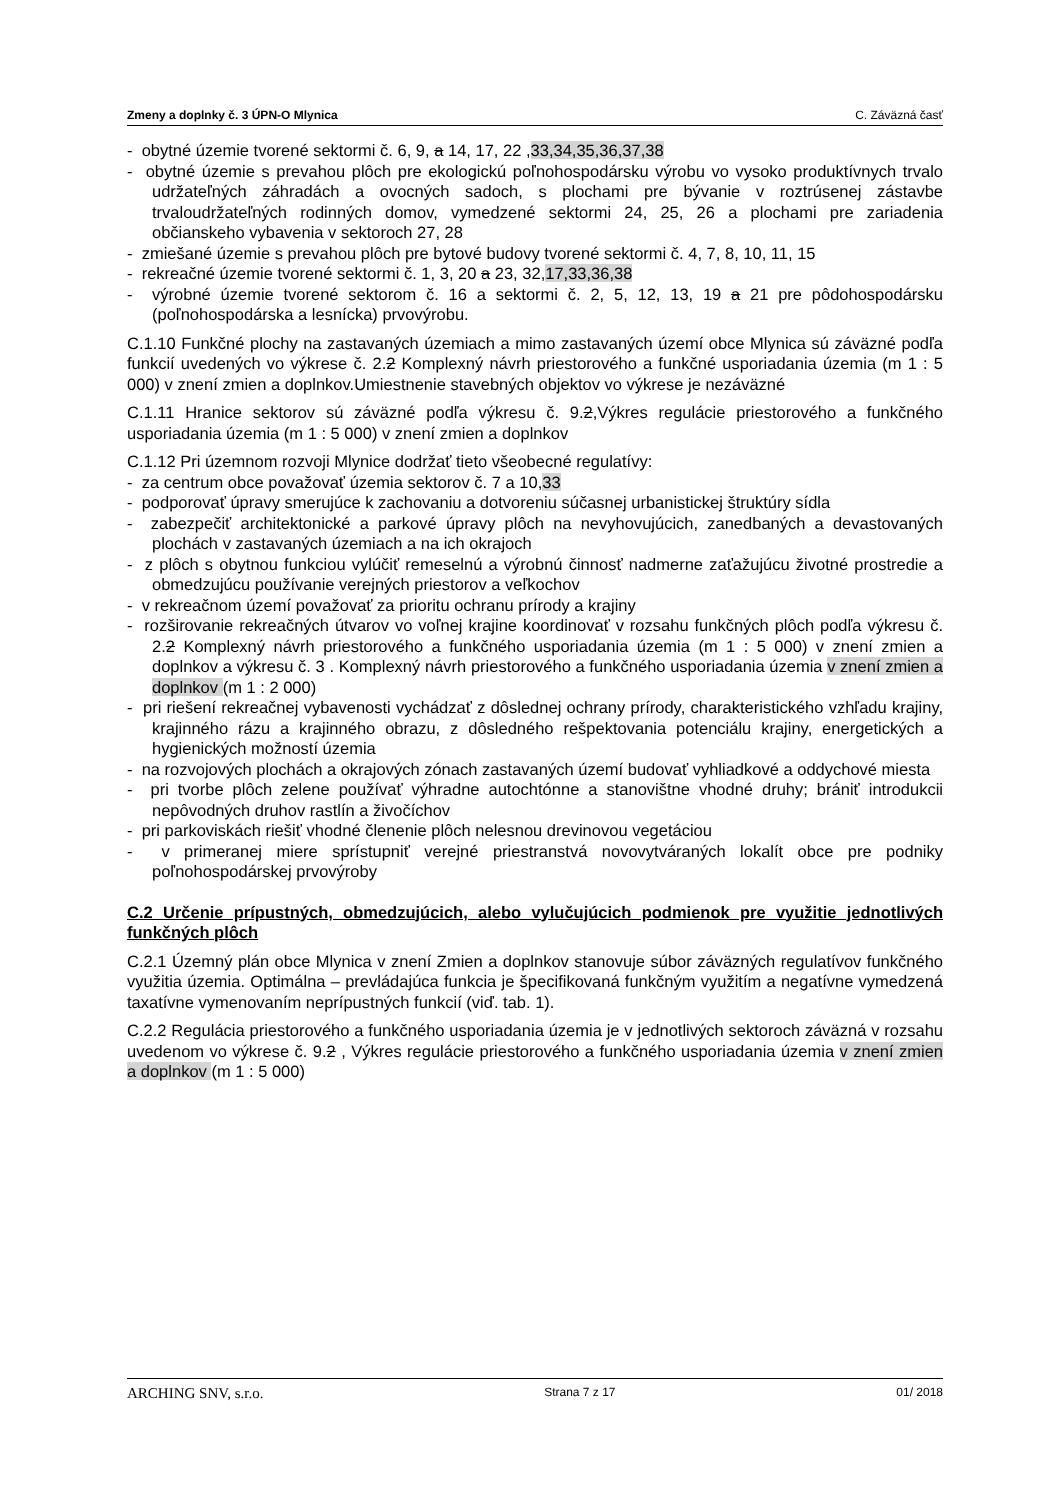Zmeny a doplnky č. 3 ÚPN-O Mlynica C. Záväzná časť
- obytné územie tvorené sektormi č. 6, 9, a 14, 17, 22 ,33,34,35,36,37,38
- obytné územie s prevahou plôch pre ekologickú poľnohospodársku výrobu vo vysoko produktívnych trvalo udržateľných záhradách a ovocných sadoch, s plochami pre bývanie v roztrúsenej zástavbe trvaloudržateľných rodinných domov, vymedzené sektormi 24, 25, 26 a plochami pre zariadenia občianskeho vybavenia v sektoroch 27, 28
- zmiešané územie s prevahou plôch pre bytové budovy tvorené sektormi č. 4, 7, 8, 10, 11, 15
- rekreačné územie tvorené sektormi č. 1, 3, 20 a 23, 32,17,33,36,38
- výrobné územie tvorené sektorom č. 16 a sektormi č. 2, 5, 12, 13, 19 a 21 pre pôdohospodársku (poľnohospodárska a lesnícka) prvovýrobu.
C.1.10 Funkčné plochy na zastavaných územiach a mimo zastavaných území obce Mlynica sú záväzné podľa funkcií uvedených vo výkrese č. 2.2 Komplexný návrh priestorového a funkčné usporiadania územia (m 1 : 5 000) v znení zmien a doplnkov.Umiestnenie stavebných objektov vo výkrese je nezáväzné
C.1.11 Hranice sektorov sú záväzné podľa výkresu č. 9.2,Výkres regulácie priestorového a funkčného usporiadania územia (m 1 : 5 000) v znení zmien a doplnkov
C.1.12 Pri územnom rozvoji Mlynice dodržať tieto všeobecné regulatívy:
- za centrum obce považovať územia sektorov č. 7 a 10,33
- podporovať úpravy smerujúce k zachovaniu a dotvoreniu súčasnej urbanistickej štruktúry sídla
- zabezpečiť architektonické a parkové úpravy plôch na nevyhovujúcich, zanedbaných a devastovaných plochách v zastavaných územiach a na ich okrajoch
- z plôch s obytnou funkciou vylúčiť remeselnú a výrobnú činnosť nadmerne zaťažujúcu životné prostredie a obmedzujúcu používanie verejných priestorov a veľkochov
- v rekreačnom území považovať za prioritu ochranu prírody a krajiny
- rozširovanie rekreačných útvarov vo voľnej krajine koordinovať v rozsahu funkčných plôch podľa výkresu č. 2.2 Komplexný návrh priestorového a funkčného usporiadania územia (m 1 : 5 000) v znení zmien a doplnkov a výkresu č. 3 . Komplexný návrh priestorového a funkčného usporiadania územia v znení zmien a doplnkov (m 1 : 2 000)
- pri riešení rekreačnej vybavenosti vychádzať z dôslednej ochrany prírody, charakteristického vzhľadu krajiny, krajinného rázu a krajinného obrazu, z dôsledného rešpektovania potenciálu krajiny, energetických a hygienických možností územia
- na rozvojových plochách a okrajových zónach zastavaných území budovať vyhliadkové a oddychové miesta
- pri tvorbe plôch zelene používať výhradne autochtónne a stanovištne vhodné druhy; brániť introdukcii nepôvodných druhov rastlín a živočíchov
- pri parkoviskách riešiť vhodné členenie plôch nelesnou drevinovou vegetáciou
- v primeranej miere sprístupniť verejné priestranstvá novovytváraných lokalít obce pre podniky poľnohospodárskej prvovýroby
C.2 Určenie prípustných, obmedzujúcich, alebo vylučujúcich podmienok pre využitie jednotlivých funkčných plôch
C.2.1 Územný plán obce Mlynica v znení Zmien a doplnkov stanovuje súbor záväzných regulatívov funkčného využitia územia. Optimálna – prevládajúca funkcia je špecifikovaná funkčným využitím a negatívne vymedzená taxatívne vymenovaním neprípustných funkcií (viď. tab. 1).
C.2.2 Regulácia priestorového a funkčného usporiadania územia je v jednotlivých sektoroch záväzná v rozsahu uvedenom vo výkrese č. 9.2 , Výkres regulácie priestorového a funkčného usporiadania územia v znení zmien a doplnkov (m 1 : 5 000)
ARCHING SNV, s.r.o. Strana 7 z 17 01/ 2018